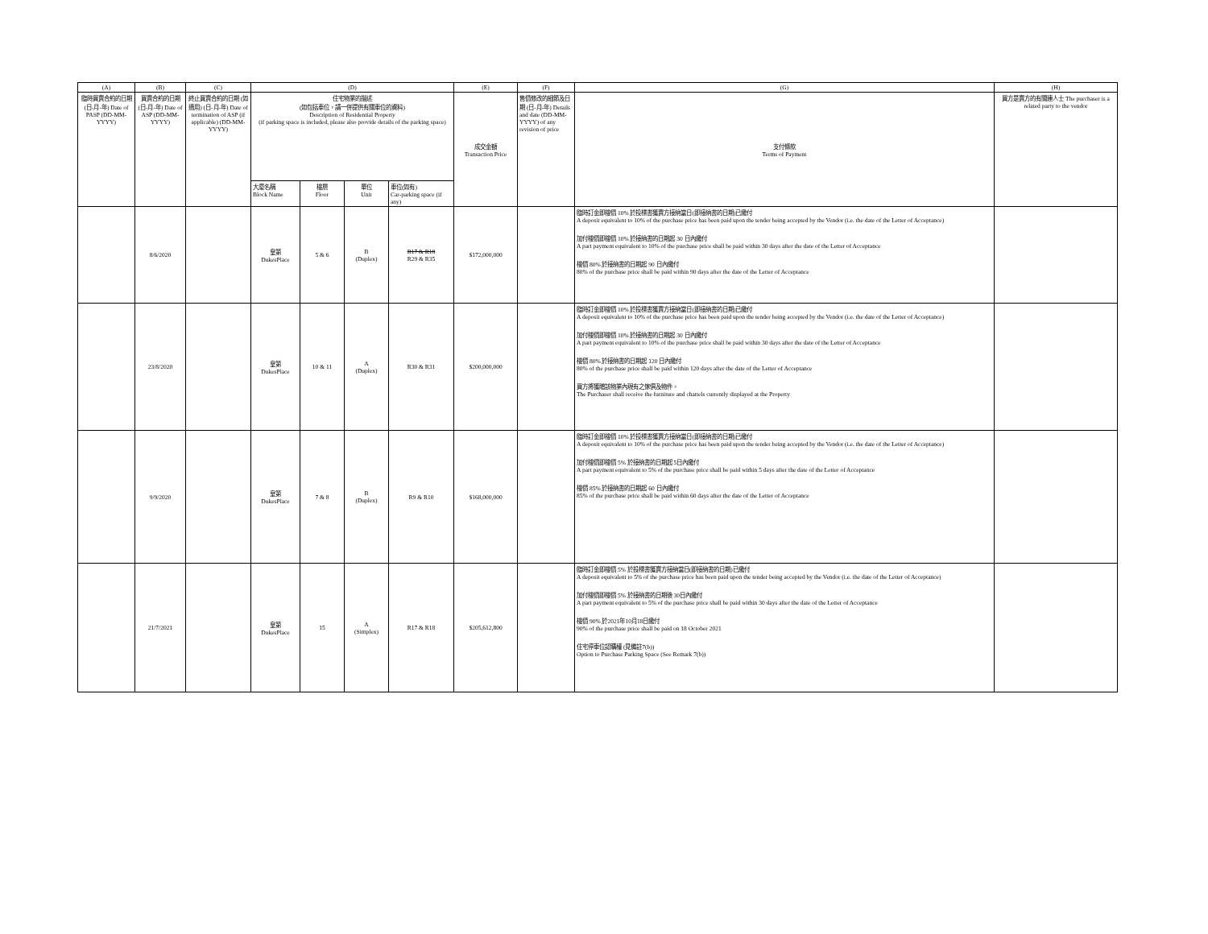| (A) | (B) | (C) | (D) | | | | (E) | (F) | (G) | (H) |
| --- | --- | --- | --- | --- | --- | --- | --- | --- | --- | --- |
| 臨時買賣合約的日期 (日-月-年) Date of PASP (DD-MM-YYYY) | 買賣合約的日期 (日-月-年) Date of ASP (DD-MM-YYYY) | 終止買賣合約的日期 (如適用) (日-月-年) Date of termination of ASP (if applicable) (DD-MM-YYYY) | 住宅物業的描述 (如包括車位，請一併提供有關車位的資料) Description of Residential Property (if parking space is included, please also provide details of the parking space) | | | | 成交金額 Transaction Price | 售價修改的細節及日期 (日-月-年) Details and date (DD-MM-YYYY) of any revision of price | 支付條款 Terms of Payment | 買方是賣方的有關連人士 The purchaser is a related party to the vendor |
| | | | 大廈名稱 Block Name | 樓層 Floor | 單位 Unit | 車位(如有) Car-parking space (if any) | | | | |
| | 8/6/2020 | | 皇第 DukesPlace | 5 & 6 | B (Duplex) | R17 & R18 R29 & R35 | $172,000,000 | | 臨時訂金即樓價 10% 於投標書獲賣方接納當日(即接納書的日期)已繳付 A deposit equivalent to 10% of the purchase price has been paid upon the tender being accepted by the Vendor (i.e. the date of the Letter of Acceptance) 加付樓價即樓價 10% 於接納書的日期起 30 日內繳付 A part payment equivalent to 10% of the purchase price shall be paid within 30 days after the date of the Letter of Acceptance 樓價 80% 於接納書的日期起 90 日內繳付 80% of the purchase price shall be paid within 90 days after the date of the Letter of Acceptance | |
| | 23/8/2020 | | 皇第 DukesPlace | 10 & 11 | A (Duplex) | R30 & R31 | $200,000,000 | | 臨時訂金即樓價 10% 於投標書獲賣方接納當日(即接納書的日期)已繳付 A deposit equivalent to 10% of the purchase price has been paid upon the tender being accepted by the Vendor (i.e. the date of the Letter of Acceptance) 加付樓價即樓價 10% 於接納書的日期起 30 日內繳付 A part payment equivalent to 10% of the purchase price shall be paid within 30 days after the date of the Letter of Acceptance 樓價 80% 於接納書的日期起 120 日內繳付 80% of the purchase price shall be paid within 120 days after the date of the Letter of Acceptance 買方將獲贈該物業內現有之傢俱及物件。 The Purchaser shall receive the furniture and chattels currently displayed at the Property | |
| | 9/9/2020 | | 皇第 DukesPlace | 7 & 8 | B (Duplex) | R9 & R10 | $168,000,000 | | 臨時訂金即樓價 10% 於投標書獲賣方接納當日(即接納書的日期)已繳付 A deposit equivalent to 10% of the purchase price has been paid upon the tender being accepted by the Vendor (i.e. the date of the Letter of Acceptance) 加付樓價即樓價 5% 於接納書的日期起 5日內繳付 A part payment equivalent to 5% of the purchase price shall be paid within 5 days after the date of the Letter of Acceptance 樓價 85% 於接納書的日期起 60 日內繳付 85% of the purchase price shall be paid within 60 days after the date of the Letter of Acceptance | |
| | 21/7/2021 | | 皇第 DukesPlace | 15 | A (Simplex) | R17 & R18 | $205,612,800 | | 臨時訂金即樓價 5% 於投標書獲賣方接納當日(即接納書的日期)已繳付 A deposit equivalent to 5% of the purchase price has been paid upon the tender being accepted by the Vendor (i.e. the date of the Letter of Acceptance) 加付樓價即樓價 5% 於接納書的日期後 30日內繳付 A part payment equivalent to 5% of the purchase price shall be paid within 30 days after the date of the Letter of Acceptance 樓價 90% 於2021年10月18日繳付 90% of the purchase price shall be paid on 18 October 2021 住宅停車位認購權 (見備註7(b)) Option to Purchase Parking Space (See Remark 7(b)) | |